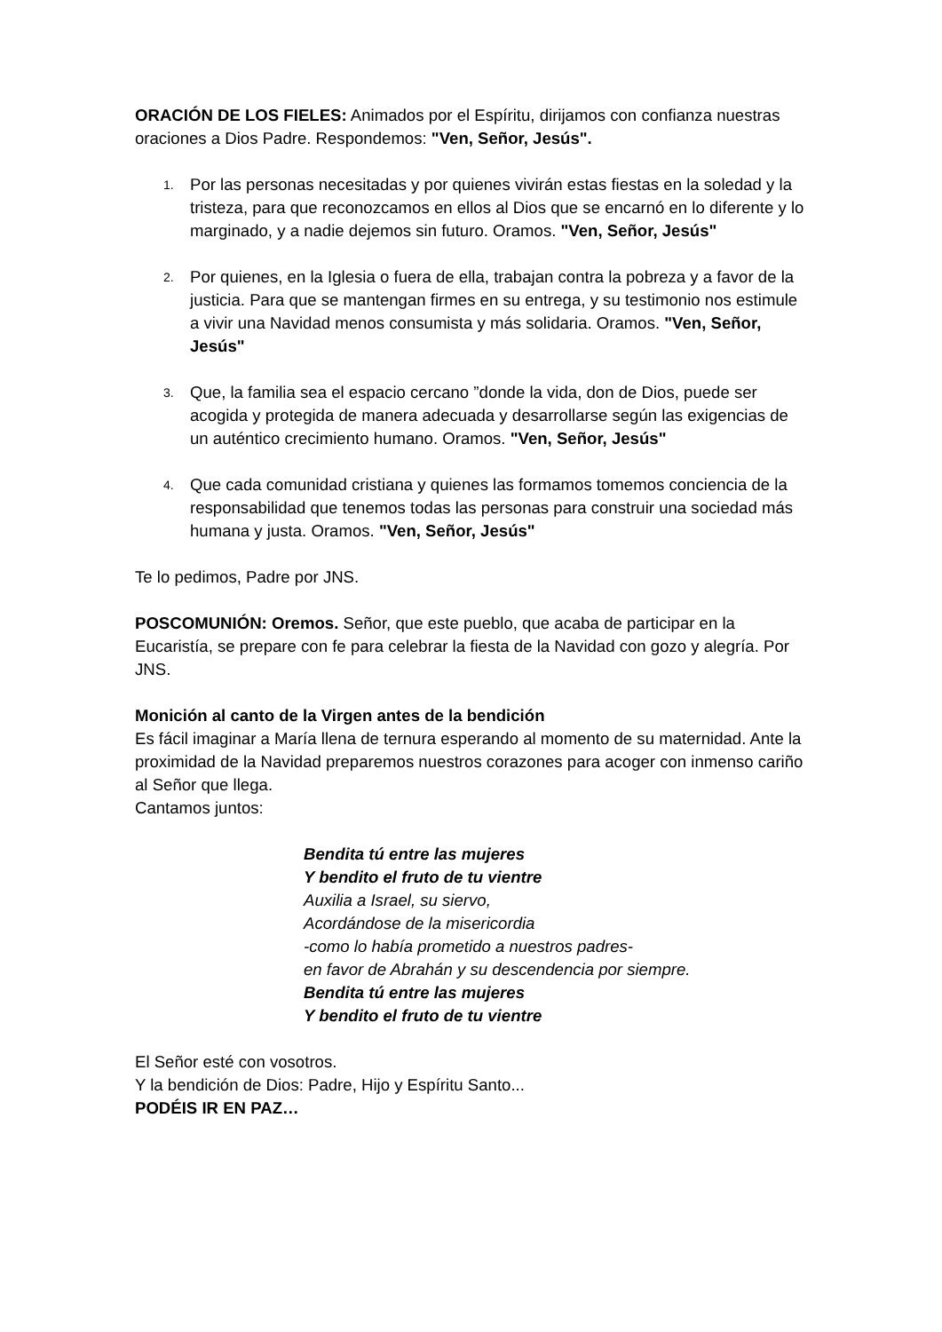ORACIÓN DE LOS FIELES: Animados por el Espíritu, dirijamos con confianza nuestras oraciones a Dios Padre. Respondemos: "Ven, Señor, Jesús".
1. Por las personas necesitadas y por quienes vivirán estas fiestas en la soledad y la tristeza, para que reconozcamos en ellos al Dios que se encarnó en lo diferente y lo marginado, y a nadie dejemos sin futuro. Oramos. "Ven, Señor, Jesús"
2. Por quienes, en la Iglesia o fuera de ella, trabajan contra la pobreza y a favor de la justicia. Para que se mantengan firmes en su entrega, y su testimonio nos estimule a vivir una Navidad menos consumista y más solidaria. Oramos. "Ven, Señor, Jesús"
3. Que, la familia sea el espacio cercano ”donde la vida, don de Dios, puede ser acogida y protegida de manera adecuada y desarrollarse según las exigencias de un auténtico crecimiento humano. Oramos. "Ven, Señor, Jesús"
4. Que cada comunidad cristiana y quienes las formamos tomemos conciencia de la responsabilidad que tenemos todas las personas para construir una sociedad más humana y justa. Oramos. "Ven, Señor, Jesús"
Te lo pedimos, Padre por JNS.
POSCOMUNIÓN: Oremos. Señor, que este pueblo, que acaba de participar en la Eucaristía, se prepare con fe para celebrar la fiesta de la Navidad con gozo y alegría. Por JNS.
Monición al canto de la Virgen antes de la bendición
Es fácil imaginar a María llena de ternura esperando al momento de su maternidad. Ante la proximidad de la Navidad preparemos nuestros corazones para acoger con inmenso cariño al Señor que llega.
Cantamos juntos:
Bendita tú entre las mujeres
Y bendito el fruto de tu vientre
Auxilia a Israel, su siervo,
Acordándose de la misericordia
-como lo había prometido a nuestros padres-
en favor de Abrahán y su descendencia por siempre.
Bendita tú entre las mujeres
Y bendito el fruto de tu vientre
El Señor esté con vosotros.
Y la bendición de Dios: Padre, Hijo y Espíritu Santo...
PODÉIS IR EN PAZ…